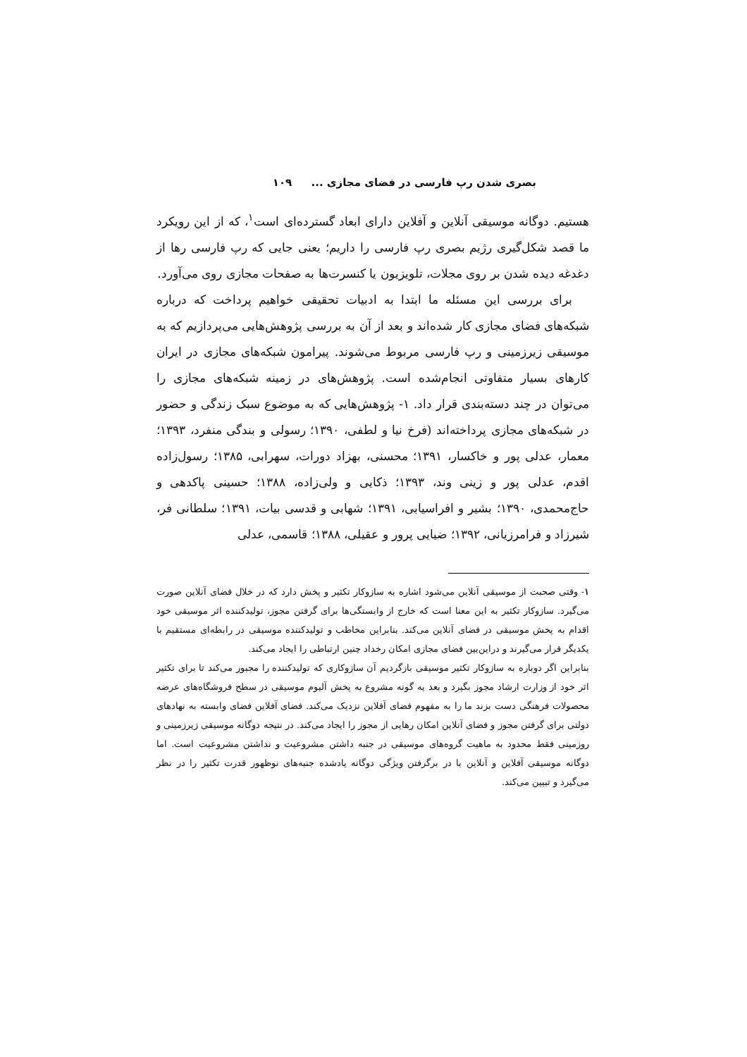بصری شدن رپ فارسی در فضای مجازی ... ۱۰۹
هستیم. دوگانه موسیقی آنلاین و آفلاین دارای ابعاد گسترده‌ای است<sup>۱</sup>، که از این رویکرد ما قصد شکل‌گیری رژیم بصری رپ فارسی را داریم؛ یعنی جایی که رپ فارسی رها از دغدغه دیده شدن بر روی مجلات، تلویزیون یا کنسرت‌ها به صفحات مجازی روی می‌آورد.
برای بررسی این مسئله ما ابتدا به ادبیات تحقیقی خواهیم پرداخت که درباره شبکه‌های فضای مجازی کار شده‌اند و بعد از آن به بررسی پژوهش‌هایی می‌پردازیم که به موسیقی زیرزمینی و رپ فارسی مربوط می‌شوند. پیرامون شبکه‌های مجازی در ایران کارهای بسیار متفاوتی انجام‌شده است. پژوهش‌های در زمینه شبکه‌های مجازی را می‌توان در چند دسته‌بندی قرار داد. ۱- پژوهش‌هایی که به موضوع سبک زندگی و حضور در شبکه‌های مجازی پرداخته‌اند (فرخ نیا و لطفی، ۱۳۹۰؛ رسولی و بندگی منفرد، ۱۳۹۳؛ معمار، عدلی پور و خاکسار، ۱۳۹۱؛ محسنی، بهزاد دورات، سهرابی، ۱۳۸۵؛ رسول‌زاده اقدم، عدلی پور و زینی وند، ۱۳۹۳؛ ذکایی و ولی‌زاده، ۱۳۸۸؛ حسینی پاکدهی و حاج‌محمدی، ۱۳۹۰؛ بشیر و افراسیابی، ۱۳۹۱؛ شهابی و قدسی بیات، ۱۳۹۱؛ سلطانی فر، شیرزاد و فرامرزیانی، ۱۳۹۲؛ ضیایی پرور و عقیلی، ۱۳۸۸؛ قاسمی، عدلی
۱- وقتی صحبت از موسیقی آنلاین می‌شود اشاره به سازوکار تکثیر و پخش دارد که در خلال فضای آنلاین صورت می‌گیرد. سازوکار تکثیر به این معنا است که خارج از وابستگی‌ها برای گرفتن مجوز، تولیدکننده اثر موسیقی خود اقدام به پخش موسیقی در فضای آنلاین می‌کند. بنابراین مخاطب و تولیدکننده موسیقی در رابطه‌ای مستقیم با یکدیگر قرار می‌گیرند و دراین‌بین فضای مجازی امکان رخداد چنین ارتباطی را ایجاد می‌کند.
بنابراین اگر دوباره به سازوکار تکثیر موسیقی بازگردیم آن سازوکاری که تولیدکننده را مجبور می‌کند تا برای تکثیر اثر خود از وزارت ارشاد مجوز بگیرد و بعد به گونه مشروع به پخش آلبوم موسیقی در سطح فروشگاه‌های عرضه محصولات فرهنگی دست بزند ما را به مفهوم فضای آفلاین نزدیک می‌کند. فضای آفلاین فضای وابسته به نهادهای دولتی برای گرفتن مجوز و فضای آنلاین امکان رهایی از مجوز را ایجاد می‌کند. در نتیجه دوگانه موسیقی زیرزمینی و روزمینی فقط محدود به ماهیت گروه‌های موسیقی در جنبه داشتن مشروعیت و نداشتن مشروعیت است. اما دوگانه موسیقی آفلاین و آنلاین با در برگرفتن ویژگی دوگانه یادشده جنبه‌های نوظهور قدرت تکثیر را در نظر می‌گیرد و تبیین می‌کند.